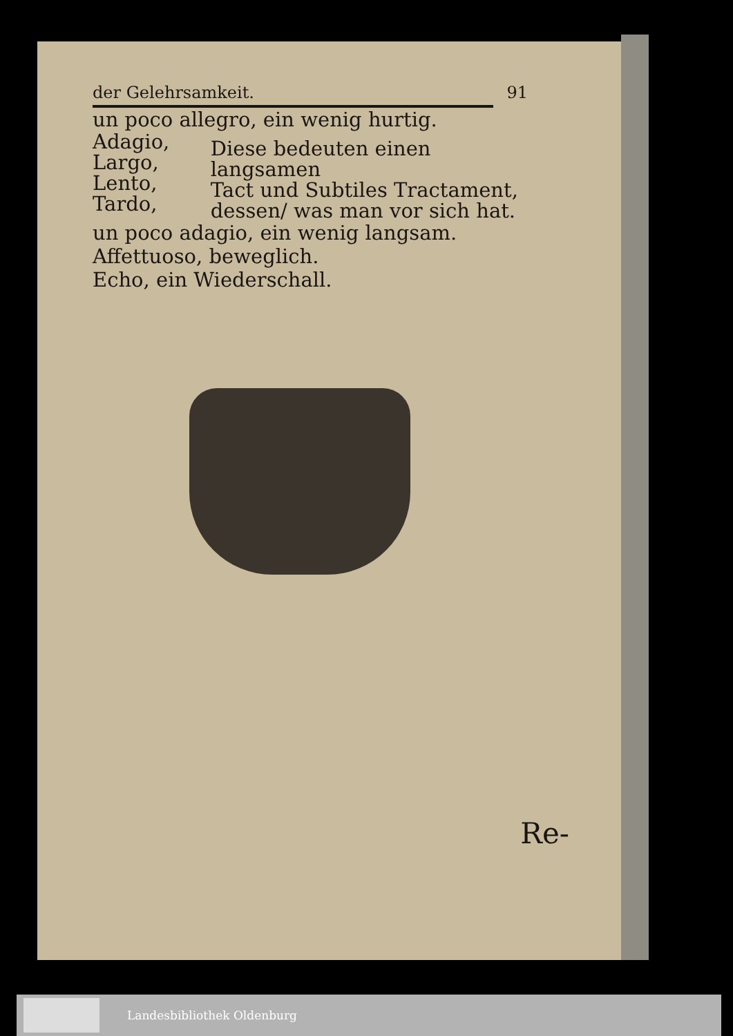der Gelehrsamkeit. 91
un poco allegro, ein wenig hurtig.
Adagio,
Largo,
Lento,
Tardo,
Diese bedeuten einen langsamen
Tact und Subtiles Tractament,
dessen/ was man vor sich hat.
un poco adagio, ein wenig langsam.
Affettuoso, beweglich.
Echo, ein Wiederschall.
Re-
Landesbibliothek Oldenburg